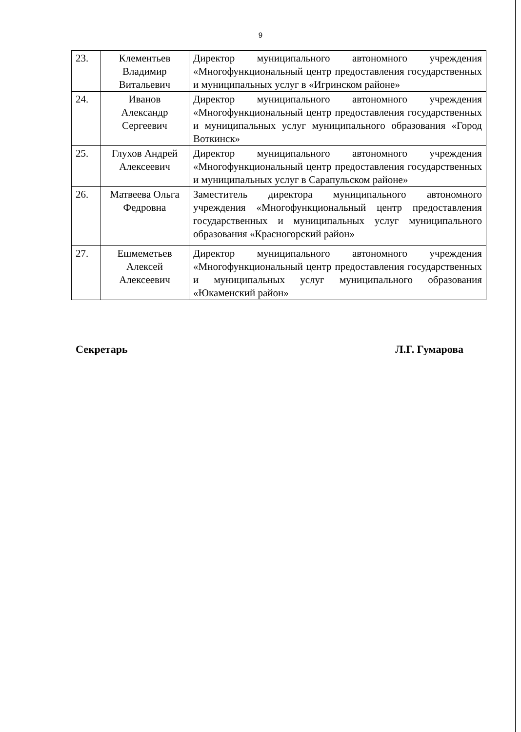9
| 23. | Клементьев Владимир Витальевич | Директор муниципального автономного учреждения «Многофункциональный центр предоставления государственных и муниципальных услуг в «Игринском районе» |
| 24. | Иванов Александр Сергеевич | Директор муниципального автономного учреждения «Многофункциональный центр предоставления государственных и муниципальных услуг муниципального образования «Город Воткинск» |
| 25. | Глухов Андрей Алексеевич | Директор муниципального автономного учреждения «Многофункциональный центр предоставления государственных и муниципальных услуг в Сарапульском районе» |
| 26. | Матвеева Ольга Федровна | Заместитель директора муниципального автономного учреждения «Многофункциональный центр предоставления государственных и муниципальных услуг муниципального образования «Красногорский район» |
| 27. | Ешмеметьев Алексей Алексеевич | Директор муниципального автономного учреждения «Многофункциональный центр предоставления государственных и муниципальных услуг муниципального образования «Юкаменский район» |
Секретарь Л.Г. Гумарова